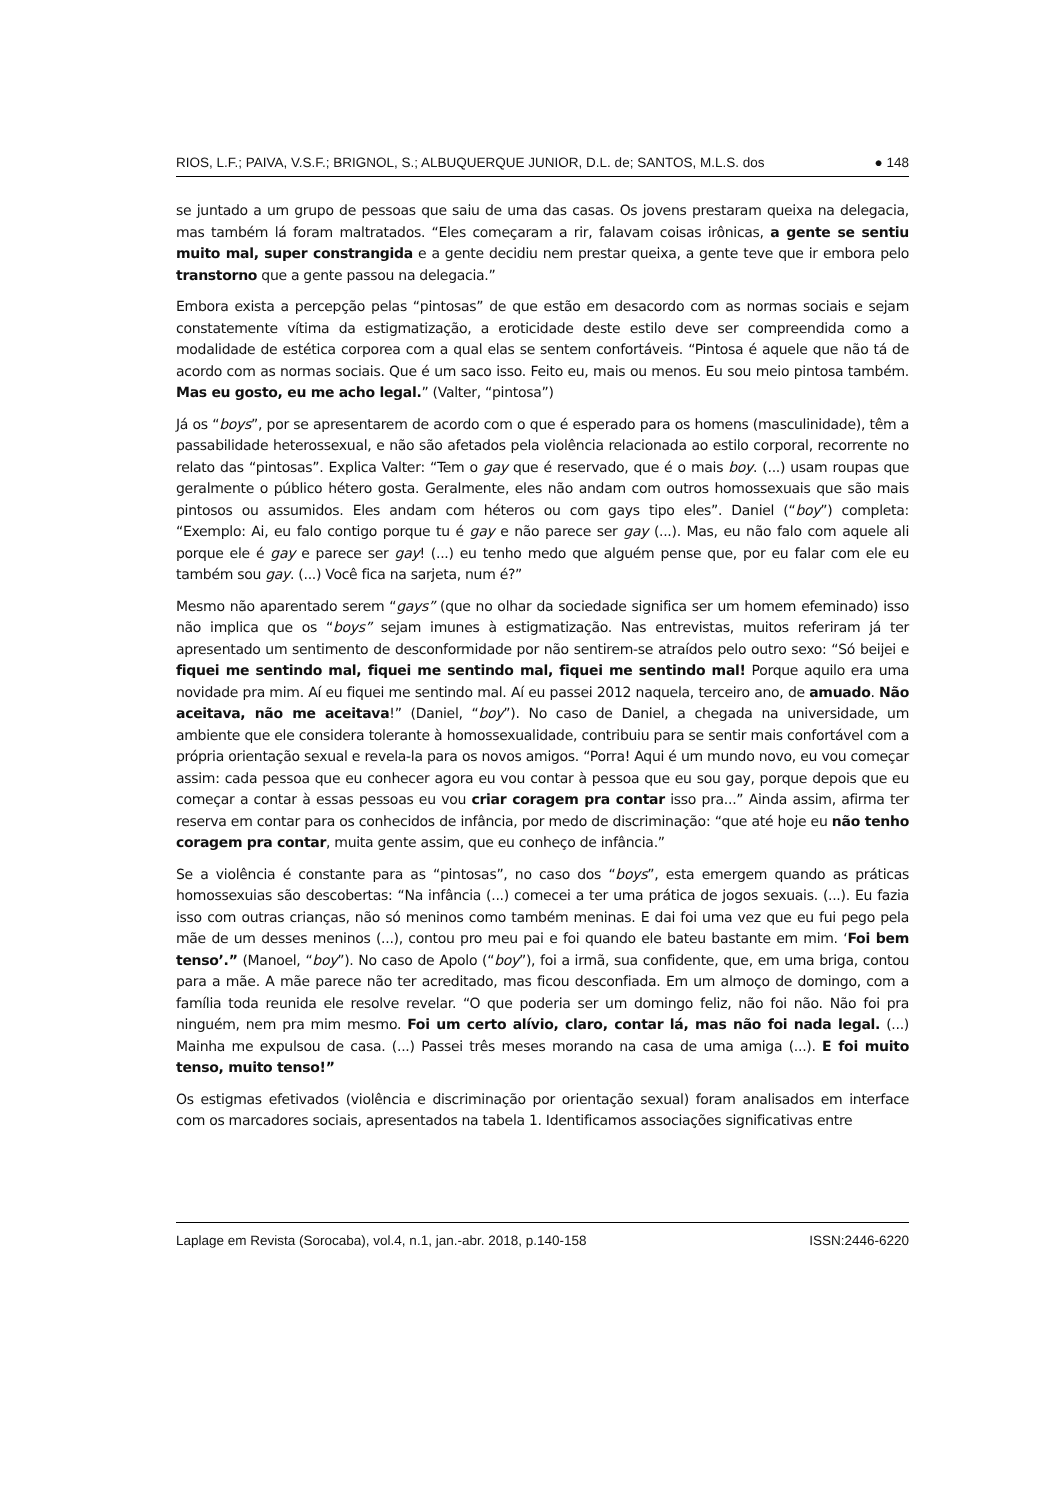RIOS, L.F.; PAIVA, V.S.F.; BRIGNOL, S.; ALBUQUERQUE JUNIOR, D.L. de; SANTOS, M.L.S. dos ● 148
se juntado a um grupo de pessoas que saiu de uma das casas. Os jovens prestaram queixa na delegacia, mas também lá foram maltratados. “Eles começaram a rir, falavam coisas irônicas, a gente se sentiu muito mal, super constrangida e a gente decidiu nem prestar queixa, a gente teve que ir embora pelo transtorno que a gente passou na delegacia.”
Embora exista a percepção pelas “pintosas” de que estão em desacordo com as normas sociais e sejam constatemente vítima da estigmatização, a eroticidade deste estilo deve ser compreendida como a modalidade de estética corporea com a qual elas se sentem confortáveis. “Pintosa é aquele que não tá de acordo com as normas sociais. Que é um saco isso. Feito eu, mais ou menos. Eu sou meio pintosa também. Mas eu gosto, eu me acho legal.” (Valter, “pintosa”)
Já os “boys”, por se apresentarem de acordo com o que é esperado para os homens (masculinidade), têm a passabilidade heterossexual, e não são afetados pela violência relacionada ao estilo corporal, recorrente no relato das “pintosas”. Explica Valter: “Tem o gay que é reservado, que é o mais boy. (...) usam roupas que geralmente o público hétero gosta. Geralmente, eles não andam com outros homossexuais que são mais pintosos ou assumidos. Eles andam com héteros ou com gays tipo eles”. Daniel (“boy”) completa: “Exemplo: Ai, eu falo contigo porque tu é gay e não parece ser gay (...). Mas, eu não falo com aquele ali porque ele é gay e parece ser gay! (...) eu tenho medo que alguém pense que, por eu falar com ele eu também sou gay. (...) Você fica na sarjeta, num é?”
Mesmo não aparentado serem “gays” (que no olhar da sociedade significa ser um homem efeminado) isso não implica que os “boys” sejam imunes à estigmatização. Nas entrevistas, muitos referiram já ter apresentado um sentimento de desconformidade por não sentirem-se atraídos pelo outro sexo: “Só beijei e fiquei me sentindo mal, fiquei me sentindo mal, fiquei me sentindo mal! Porque aquilo era uma novidade pra mim. Aí eu fiquei me sentindo mal. Aí eu passei 2012 naquela, terceiro ano, de amuado. Não aceitava, não me aceitava!” (Daniel, “boy”). No caso de Daniel, a chegada na universidade, um ambiente que ele considera tolerante à homossexualidade, contribuiu para se sentir mais confortável com a própria orientação sexual e revela-la para os novos amigos. “Porra! Aqui é um mundo novo, eu vou começar assim: cada pessoa que eu conhecer agora eu vou contar à pessoa que eu sou gay, porque depois que eu começar a contar à essas pessoas eu vou criar coragem pra contar isso pra...” Ainda assim, afirma ter reserva em contar para os conhecidos de infância, por medo de discriminação: “que até hoje eu não tenho coragem pra contar, muita gente assim, que eu conheço de infância.”
Se a violência é constante para as “pintosas”, no caso dos “boys”, esta emergem quando as práticas homossexuias são descobertas: “Na infância (...) comecei a ter uma prática de jogos sexuais. (...). Eu fazia isso com outras crianças, não só meninos como também meninas. E dai foi uma vez que eu fui pego pela mãe de um desses meninos (...), contou pro meu pai e foi quando ele bateu bastante em mim. ‘Foi bem tenso’.” (Manoel, “boy”). No caso de Apolo (“boy”), foi a irmã, sua confidente, que, em uma briga, contou para a mãe. A mãe parece não ter acreditado, mas ficou desconfiada. Em um almoço de domingo, com a família toda reunida ele resolve revelar. “O que poderia ser um domingo feliz, não foi não. Não foi pra ninguém, nem pra mim mesmo. Foi um certo alívio, claro, contar lá, mas não foi nada legal. (...) Mainha me expulsou de casa. (...) Passei três meses morando na casa de uma amiga (...). E foi muito tenso, muito tenso!”
Os estigmas efetivados (violência e discriminação por orientação sexual) foram analisados em interface com os marcadores sociais, apresentados na tabela 1. Identificamos associações significativas entre
Laplage em Revista (Sorocaba), vol.4, n.1, jan.-abr. 2018, p.140-158 ISSN:2446-6220